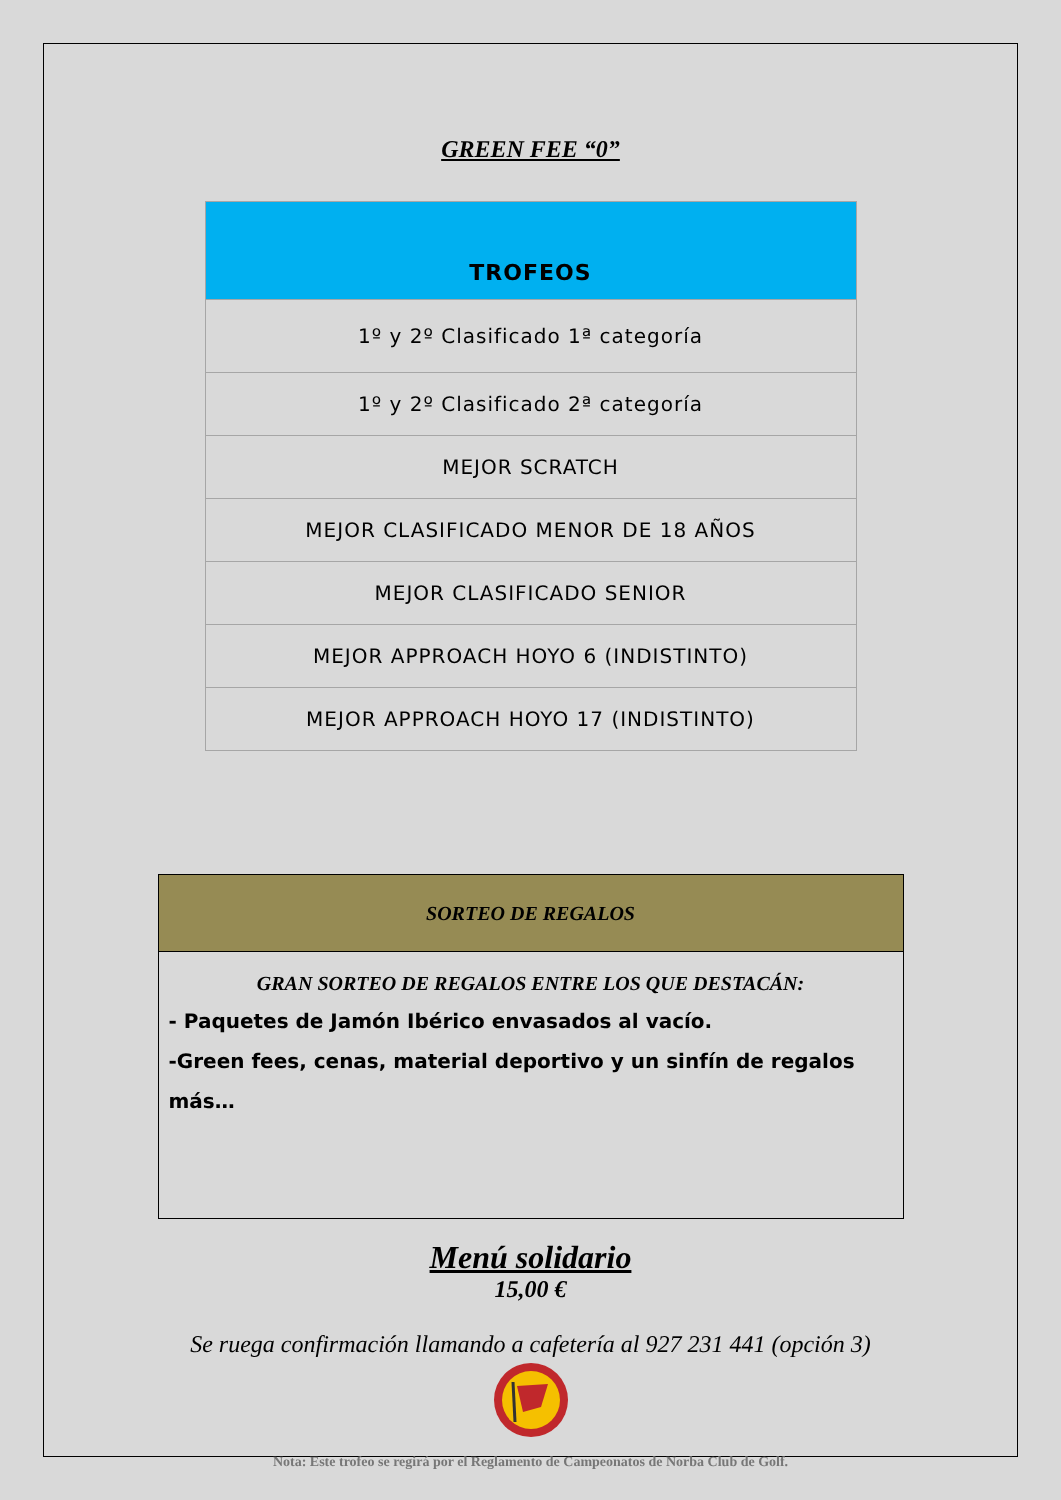GREEN FEE “0”
| TROFEOS |
| --- |
| 1º y 2º Clasificado 1ª categoría |
| 1º y 2º Clasificado 2ª categoría |
| MEJOR SCRATCH |
| MEJOR CLASIFICADO MENOR DE 18 AÑOS |
| MEJOR CLASIFICADO SENIOR |
| MEJOR APPROACH HOYO 6 (INDISTINTO) |
| MEJOR APPROACH HOYO 17 (INDISTINTO) |
| SORTEO DE REGALOS |
| --- |
| GRAN SORTEO DE REGALOS ENTRE LOS QUE DESTACÁN: - Paquetes de Jamón Ibérico envasados al vacío. -Green fees, cenas, material deportivo y un sinfín de regalos más… |
Menú solidario
15,00 €
Se ruega confirmación llamando a cafetería al 927 231 441 (opción 3)
Nota: Este trofeo se regirá por el Reglamento de Campeonatos de Norba Club de Golf.